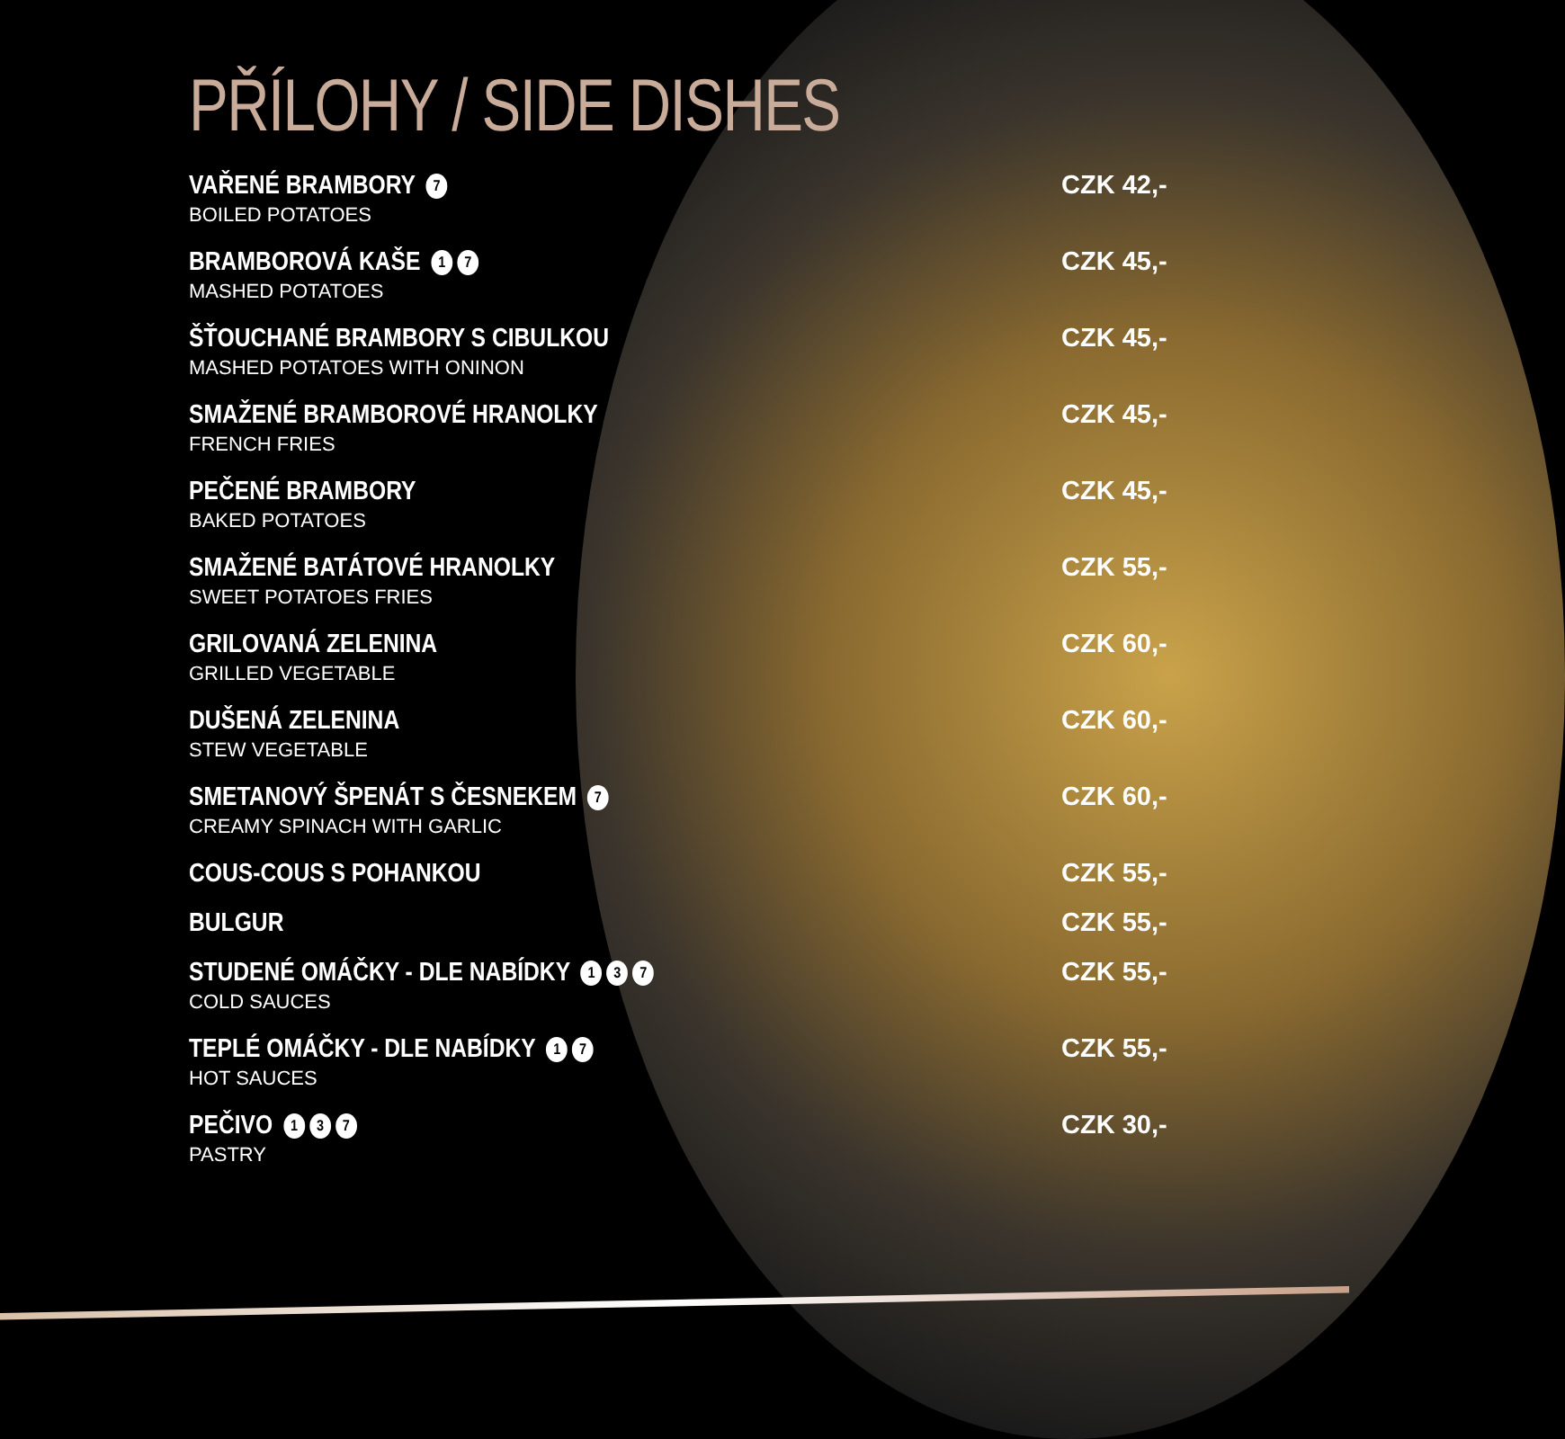PŘÍLOHY / SIDE DISHES
VAŘENÉ BRAMBORY 7
BOILED POTATOES
CZK 42,-
BRAMBOROVÁ KAŠE 1 7
MASHED POTATOES
CZK 45,-
ŠŤOUCHANÉ BRAMBORY S CIBULKOU
MASHED POTATOES WITH ONINON
CZK 45,-
SMAŽENÉ BRAMBOROVÉ HRANOLKY
FRENCH FRIES
CZK 45,-
PEČENÉ BRAMBORY
BAKED POTATOES
CZK 45,-
SMAŽENÉ BATÁTOVÉ HRANOLKY
SWEET POTATOES FRIES
CZK 55,-
GRILOVANÁ ZELENINA
GRILLED VEGETABLE
CZK 60,-
DUŠENÁ ZELENINA
STEW VEGETABLE
CZK 60,-
SMETANOVÝ ŠPENÁT S ČESNEKEM 7
CREAMY SPINACH WITH GARLIC
CZK 60,-
COUS-COUS S POHANKOU CZK 55,-
BULGUR CZK 55,-
STUDENÉ OMÁČKY - DLE NABÍDKY 1 3 7
COLD SAUCES
CZK 55,-
TEPLÉ OMÁČKY - DLE NABÍDKY 1 7
HOT SAUCES
CZK 55,-
PEČIVO 1 3 7
PASTRY
CZK 30,-